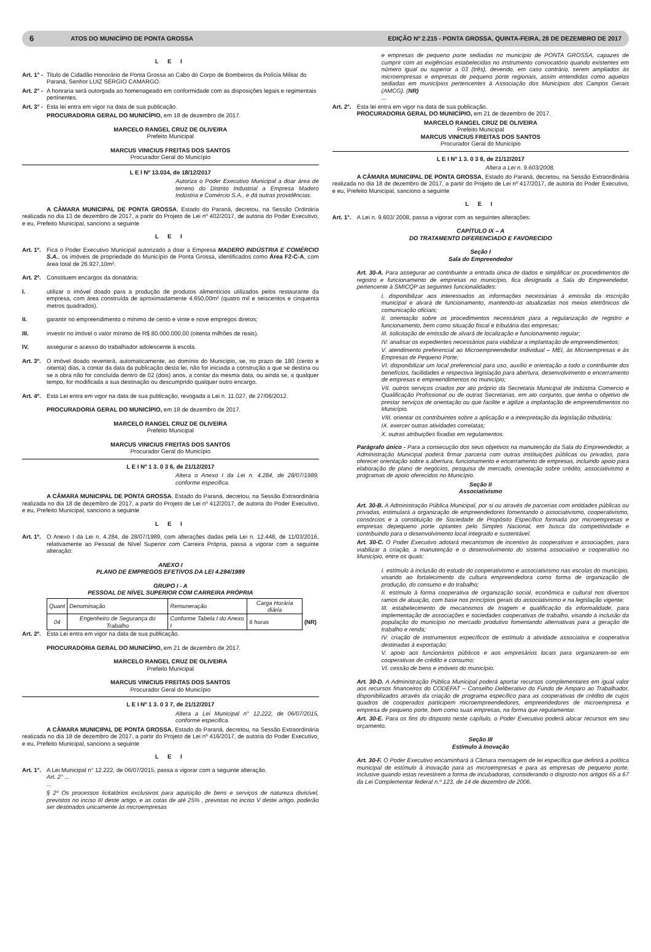6 ATOS DO MUNICÍPIO DE PONTA GROSSA EDIÇÃO Nº 2.215 - PONTA GROSSA, QUINTA-FEIRA, 28 DE DEZEMBRO DE 2017
L E I
Art. 1° - Titulo de Cidadão Honorário de Ponta Grossa ao Cabo do Corpo de Bombeiros da Polícia Militar do Paraná, Senhor LUIZ SÉRGIO CAMARGO.
Art. 2° - A honraria será outorgada ao homenageado em conformidade com as disposições legais e regimentais pertinentes.
Art. 3° - Esta lei entra em vigor na data de sua publicação.
PROCURADORIA GERAL DO MUNICÍPIO, em 18 de dezembro de 2017.
MARCELO RANGEL CRUZ DE OLIVEIRA
Prefeito Municipal
MARCUS VINICIUS FREITAS DOS SANTOS
Procurador Geral do Município
L E I Nº 13.034, de 18/12/2017
Autoriza o Poder Executivo Municipal a doar área de terreno do Distrito Industrial a Empresa Madero Indústria e Comércio S.A., e dá outras providências.
A CÂMARA MUNICIPAL DE PONTA GROSSA, Estado do Paraná, decretou, na Sessão Ordinária realizada no dia 13 de dezembro de 2017, a partir do Projeto de Lei nº 402/2017, de autoria do Poder Executivo, e eu, Prefeito Municipal, sanciono a seguinte
L E I
Art. 1º. Fica o Poder Executivo Municipal autorizado a doar a Empresa MADERO INDÚSTRIA E COMÉRCIO S.A., os imóveis de propriedade do Município de Ponta Grossa, identificados como Área F2-C-A, com área total de 26.927,10m².
Art. 2º. Constituem encargos da donatária:
I. utilizar o imóvel doado para a produção de produtos alimentícios utilizados pelos restaurante da empresa, com área construída de aproximadamente 4.650,00m² (quatro mil e seiscentos e cinquenta metros quadrados).
II. garantir no empreendimento o mínimo de cento e vinte e nove empregos diretos;
III. investir no imóvel o valor mínimo de R$ 80.000.000,00 (oitenta milhões de reais).
IV. assegurar o acesso do trabalhador adolescente à escola.
Art. 3º. O imóvel doado reverterá, automaticamente, ao domínio do Município, se, no prazo de 180 (cento e oitenta) dias, a contar da data da publicação desta lei, não for iniciada a construção a que se destina ou se a obra não for concluída dentro de 02 (dois) anos, a contar da mesma data, ou ainda se, a qualquer tempo, for modificada a sua destinação ou descumprido qualquer outro encargo.
Art. 4º. Esta Lei entra em vigor na data de sua publicação, revogada a Lei n. 11.027, de 27/06/2012.
PROCURADORIA GERAL DO MUNICÍPIO, em 18 de dezembro de 2017.
MARCELO RANGEL CRUZ DE OLIVEIRA
Prefeito Municipal
MARCUS VINICIUS FREITAS DOS SANTOS
Procurador Geral do Município
L E I Nº 1 3. 0 3 6, de 21/12/2017
Altera o Anexo I da Lei n. 4.284, de 28/07/1989, conforme especifica.
A CÂMARA MUNICIPAL DE PONTA GROSSA, Estado do Paraná, decretou, na Sessão Extraordinária realizada no dia 18 de dezembro de 2017, a partir do Projeto de Lei nº 412/2017, de autoria do Poder Executivo, e eu, Prefeito Municipal, sanciono a seguinte
L E I
Art. 1º. O Anexo I da Lei n. 4.284, de 28/07/1989, com alterações dadas pela Lei n. 12.448, de 11/03/2016, relativamente ao Pessoal de Nível Superior com Carreira Própria, passa a vigorar com a seguinte alteração:
ANEXO I
PLANO DE EMPREGOS EFETIVOS DA LEI 4.284/1989
GRUPO I - A
PESSOAL DE NÍVEL SUPERIOR COM CARREIRA PRÓPRIA
| Quant | Denominação | Remuneração | Carga Horária diária | |
| 04 | Engenheiro de Segurança do Trabalho | Conforme Tabela I do Anexo I | 6 horas | (NR) |
Art. 2º. Esta Lei entra em vigor na data de sua publicação.
PROCURADORIA GERAL DO MUNICÍPIO, em 21 de dezembro de 2017.
MARCELO RANGEL CRUZ DE OLIVEIRA
Prefeito Municipal
MARCUS VINICIUS FREITAS DOS SANTOS
Procurador Geral do Município
L E I Nº 1 3. 0 3 7, de 21/12/2017
Altera a Lei Municipal n° 12.222, de 06/07/2015, conforme especifica.
A CÂMARA MUNICIPAL DE PONTA GROSSA, Estado do Paraná, decretou, na Sessão Extraordinária realizada no dia 18 de dezembro de 2017, a partir do Projeto de Lei nº 416/2017, de autoria do Poder Executivo, e eu, Prefeito Municipal, sanciono a seguinte
L E I
Art. 1°. A Lei Municipal n° 12.222, de 06/07/2015, passa a vigorar com a seguinte alteração.
Art. 2° ...
...
§ 2º Os processos licitatórios exclusivos para aquisição de bens e serviços de natureza divisível, previstos no inciso III deste artigo, e as cotas de até 25% , previstas no inciso V deste artigo, poderão ser destinados unicamente às microempresas
e empresas de pequeno porte sediadas no município de PONTA GROSSA, capazes de cumprir com as exigências estabelecidas no instrumento convocatório quando existentes em número igual ou superior a 03 (três), devendo, em caso contrário, serem ampliados às microempresas e empresas de pequeno porte regionais, assim entendidas como aquelas sediadas em municípios pertencentes à Associação dos Municípios dos Campos Gerais (AMCG). (NR)
...
Art. 2°. Esta lei entra em vigor na data de sua publicação.
PROCURADORIA GERAL DO MUNICÍPIO, em 21 de dezembro de 2017.
MARCELO RANGEL CRUZ DE OLIVEIRA
Prefeito Municipal
MARCUS VINICIUS FREITAS DOS SANTOS
Procurador Geral do Município
L E I Nº 1 3. 0 3 8, de 21/12/2017
Altera a Lei n. 9.603/2008.
A CÂMARA MUNICIPAL DE PONTA GROSSA, Estado do Paraná, decretou, na Sessão Extraordinária realizada no dia 18 de dezembro de 2017, a partir do Projeto de Lei nº 417/2017, de autoria do Poder Executivo, e eu, Prefeito Municipal, sanciono a seguinte
L E I
Art. 1°. A Lei n. 9.603/ 2008, passa a vigorar com as seguintes alterações:
CAPÍTULO IX – A
DO TRATAMENTO DIFERENCIADO E FAVORECIDO
Seção I
Sala do Empreendedor
Art. 30-A. Para assegurar ao contribuinte a entrada única de dados e simplificar os procedimentos de registro e funcionamento de empresas no município, fica designada a Sala do Empreendedor, pertencente à SMICQP as seguintes funcionalidades:
I. disponibilizar aos interessados as informações necessárias à emissão da inscrição municipal e alvará de funcionamento, mantendo-as atualizadas nos meios eletrônicos de comunicação oficiais;
II. orientação sobre os procedimentos necessários para a regularização de registro e funcionamento, bem como situação fiscal e tributária das empresas;
III. solicitação de emissão de alvará de localização e funcionamento regular;
IV. analisar os expedientes necessários para viabilizar a implantação de empreendimentos;
V. atendimento preferencial ao Microempreendedor Individual – MEI, às Microempresas e às Empresas de Pequeno Porte;
VI. disponibilizar um local preferencial para uso, auxílio e orientação a todo o contribuinte dos benefícios, facilidades e respectiva legislação para abertura, desenvolvimento e encerramento de empresas e empreendimentos no município;
VII. outros serviços criados por ato próprio da Secretaria Municipal de Indústria Comercio e Qualificação Profissional ou de outras Secretarias, em ato conjunto, que tenha o objetivo de prestar serviços de orientação ou que facilite e agilize a implantação de empreendimentos no Município.
VIII. orientar os contribuintes sobre a aplicação e a interpretação da legislação tributária;
IX. exercer outras atividades correlatas;
X. outras atribuições fixadas em regulamentos.
Parágrafo único - Para a consecução dos seus objetivos na manutenção da Sala do Empreendedor, a Administração Municipal poderá firmar parceria com outras instituições públicas ou privadas, para oferecer orientação sobre a abertura, funcionamento e encerramento de empresas, incluindo apoio para elaboração de plano de negócios, pesquisa de mercado, orientação sobre crédito, associativismo e programas de apoio oferecidos no Município.
Seção II
Associativismo
Art. 30-B. A Administração Pública Municipal, por si ou através de parcerias com entidades públicas ou privadas, estimulará a organização de empreendedores fomentando o associativismo, cooperativismo, consórcios e a constituição de Sociedade de Propósito Específico formada por microempresas e empresas depequeno porte optantes pelo Simples Nacional, em busca da competitividade e contribuindo para o desenvolvimento local integrado e sustentável.
Art. 30-C. O Poder Executivo adotará mecanismos de incentivo às cooperativas e associações, para viabilizar a criação, a manutenção e o desenvolvimento do sistema associativo e cooperativo no Município, entre os quais:
I. estímulo à inclusão do estudo do cooperativismo e associativismo nas escolas do município, visando ao fortalecimento da cultura empreendedora como forma de organização de produção, do consumo e do trabalho;
II. estímulo à forma cooperativa de organização social, econômica e cultural nos diversos ramos de atuação, com base nos princípios gerais do associativismo e na legislação vigente;
III. estabelecimento de mecanismos de triagem e qualificação da informalidade, para implementação de associações e sociedades cooperativas de trabalho, visando à inclusão da população do município no mercado produtivo fomentando alternativas para a geração de trabalho e renda;
IV. criação de instrumentos específicos de estímulo à atividade associativa e cooperativa destinadas à exportação;
V. apoio aos funcionários públicos e aos empresários locais para organizarem-se em cooperativas de crédito e consumo;
VI. cessão de bens e imóveis do município.
Art. 30-D. A Administração Pública Municipal poderá aportar recursos complementares em igual valor aos recursos financeiros do CODEFAT – Conselho Deliberativo do Fundo de Amparo ao Trabalhador, disponibilizados através da criação de programa específico para as cooperativas de crédito de cujos quadros de cooperados participem microempreendedores, empreendedores de microempresa e empresa de pequeno porte, bem como suas empresas, na forma que regulamentar.
Art. 30-E. Para os fins do disposto neste capítulo, o Poder Executivo poderá alocar recursos em seu orçamento.
Seção III
Estímulo à Inovação
Art. 30-F. O Poder Executivo encaminhará à Câmara mensagem de lei específica que definirá a política municipal de estímulo à inovação para as microempresas e para as empresas de pequeno porte, inclusive quando estas revestirem a forma de incubadoras, considerando o disposto nos artigos 65 a 67 da Lei Complementar federal n.º 123, de 14 de dezembro de 2006.